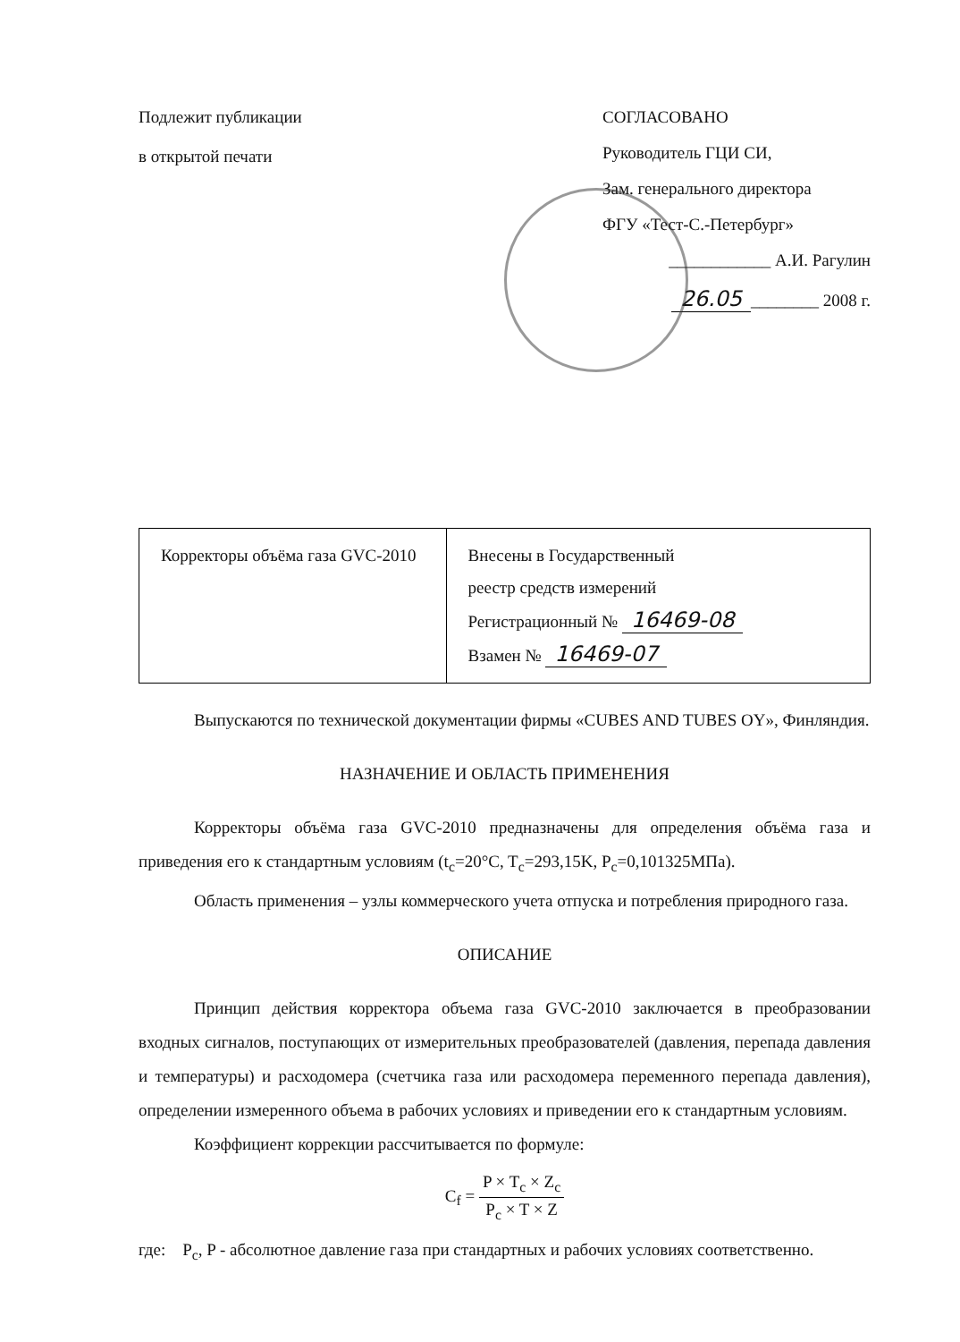Подлежит публикации
в открытой печати
СОГЛАСОВАНО
Руководитель ГЦИ СИ,
Зам. генерального директора
ФГУ «Тест-С.-Петербург»
____________ А.И. Рагулин
26.05 ________ 2008 г.
| Корректоры объёма газа GVC-2010 | Внесены в Государственный реестр средств измерений Регистрационный № 16469-08 Взамен № 16469-07 |
Выпускаются по технической документации фирмы «CUBES AND TUBES OY», Финляндия.
НАЗНАЧЕНИЕ И ОБЛАСТЬ ПРИМЕНЕНИЯ
Корректоры объёма газа GVC-2010 предназначены для определения объёма газа и приведения его к стандартным условиям (t<sub>c</sub>=20°C, T<sub>c</sub>=293,15K, P<sub>c</sub>=0,101325МПа).
Область применения – узлы коммерческого учета отпуска и потребления природного газа.
ОПИСАНИЕ
Принцип действия корректора объема газа GVC-2010 заключается в преобразовании входных сигналов, поступающих от измерительных преобразователей (давления, перепада давления и температуры) и расходомера (счетчика газа или расходомера переменного перепада давления), определении измеренного объема в рабочих условиях и приведении его к стандартным условиям.
Коэффициент коррекции рассчитывается по формуле:
C<sub>f</sub> = P × T<sub>c</sub> × Z<sub>c</sub> P<sub>c</sub> × T × Z
где: P<sub>c</sub>, P - абсолютное давление газа при стандартных и рабочих условиях соответственно.